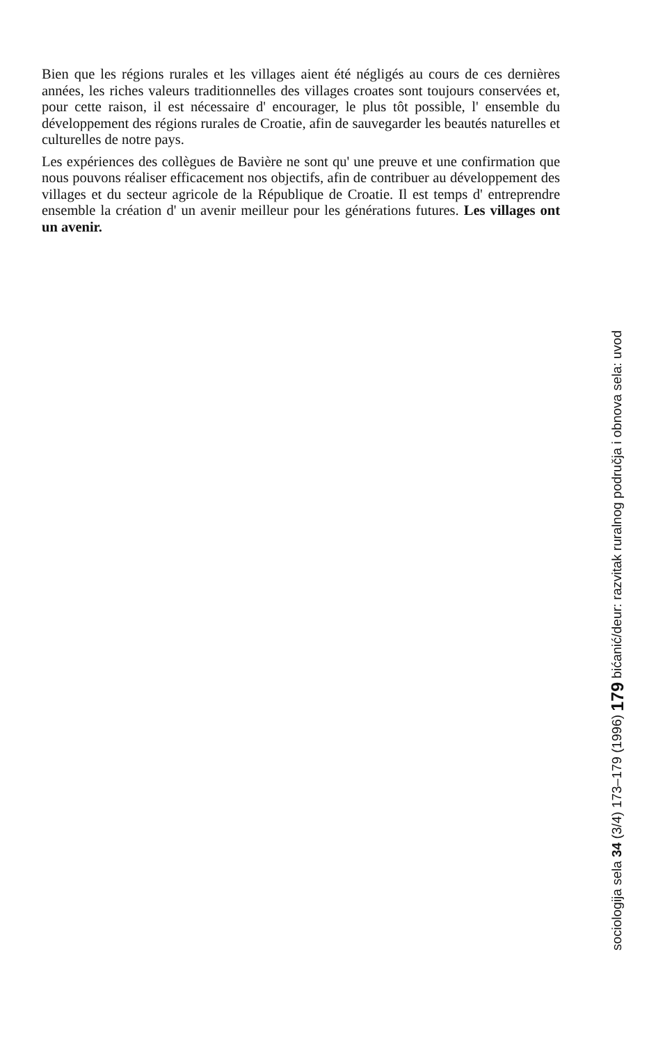Bien que les régions rurales et les villages aient été négligés au cours de ces dernières années, les riches valeurs traditionnelles des villages croates sont toujours conservées et, pour cette raison, il est nécessaire d' encourager, le plus tôt possible, l' ensemble du développement des régions rurales de Croatie, afin de sauvegarder les beautés naturelles et culturelles de notre pays.
Les expériences des collègues de Bavière ne sont qu' une preuve et une confirmation que nous pouvons réaliser efficacement nos objectifs, afin de contribuer au développement des villages et du secteur agricole de la République de Croatie. Il est temps d' entreprendre ensemble la création d' un avenir meilleur pour les générations futures. Les villages ont un avenir.
sociologija sela 34 (3/4) 173–179 (1996) 179 bićanić/deur: razvitak ruralnog područja i obnova sela: uvod